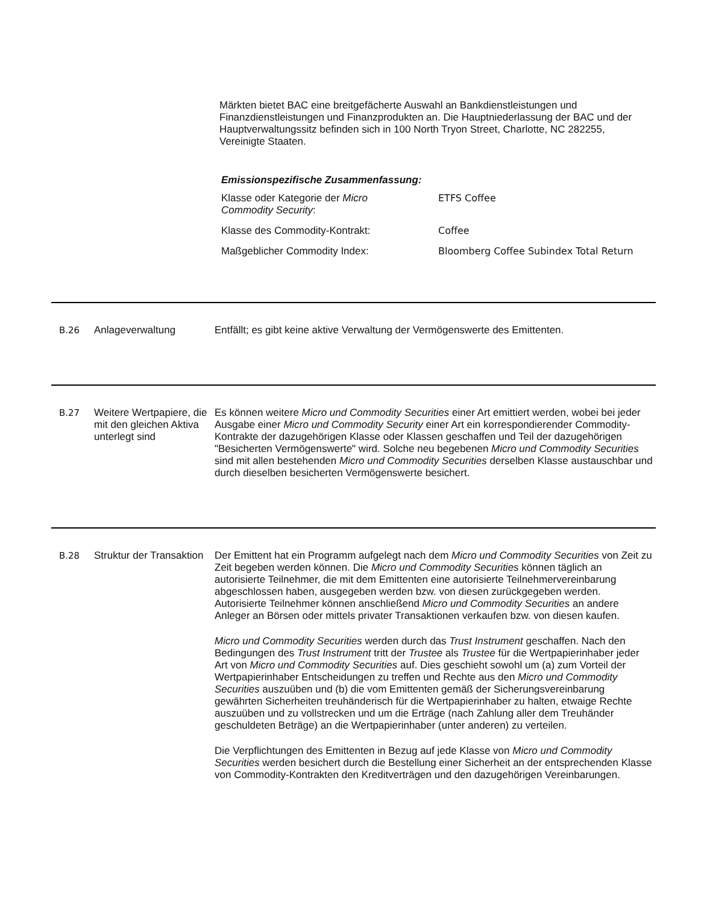Märkten bietet BAC eine breitgefächerte Auswahl an Bankdienstleistungen und Finanzdienstleistungen und Finanzprodukten an. Die Hauptniederlassung der BAC und der Hauptverwaltungssitz befinden sich in 100 North Tryon Street, Charlotte, NC 282255, Vereinigte Staaten.
Emissionspezifische Zusammenfassung:
| Klasse oder Kategorie der Micro Commodity Security : | ETFS Coffee |
| Klasse des Commodity-Kontrakt: | Coffee |
| Maßgeblicher Commodity Index: | Bloomberg Coffee Subindex Total Return |
B.26 Anlageverwaltung Entfällt; es gibt keine aktive Verwaltung der Vermögenswerte des Emittenten.
B.27 Weitere Wertpapiere, die mit den gleichen Aktiva unterlegt sind
Es können weitere Micro und Commodity Securities einer Art emittiert werden, wobei bei jeder Ausgabe einer Micro und Commodity Security einer Art ein korrespondierender Commodity-Kontrakte der dazugehörigen Klasse oder Klassen geschaffen und Teil der dazugehörigen "Besicherten Vermögenswerte" wird. Solche neu begebenen Micro und Commodity Securities sind mit allen bestehenden Micro und Commodity Securities derselben Klasse austauschbar und durch dieselben besicherten Vermögenswerte besichert.
B.28 Struktur der Transaktion
Der Emittent hat ein Programm aufgelegt nach dem Micro und Commodity Securities von Zeit zu Zeit begeben werden können. Die Micro und Commodity Securities können täglich an autorisierte Teilnehmer, die mit dem Emittenten eine autorisierte Teilnehmervereinbarung abgeschlossen haben, ausgegeben werden bzw. von diesen zurückgegeben werden. Autorisierte Teilnehmer können anschließend Micro und Commodity Securities an andere Anleger an Börsen oder mittels privater Transaktionen verkaufen bzw. von diesen kaufen.
Micro und Commodity Securities werden durch das Trust Instrument geschaffen. Nach den Bedingungen des Trust Instrument tritt der Trustee als Trustee für die Wertpapierinhaber jeder Art von Micro und Commodity Securities auf. Dies geschieht sowohl um (a) zum Vorteil der Wertpapierinhaber Entscheidungen zu treffen und Rechte aus den Micro und Commodity Securities auszuüben und (b) die vom Emittenten gemäß der Sicherungsvereinbarung gewährten Sicherheiten treuhänderisch für die Wertpapierinhaber zu halten, etwaige Rechte auszuüben und zu vollstrecken und um die Erträge (nach Zahlung aller dem Treuhänder geschuldeten Beträge) an die Wertpapierinhaber (unter anderen) zu verteilen.
Die Verpflichtungen des Emittenten in Bezug auf jede Klasse von Micro und Commodity Securities werden besichert durch die Bestellung einer Sicherheit an der entsprechenden Klasse von Commodity-Kontrakten den Kreditverträgen und den dazugehörigen Vereinbarungen.